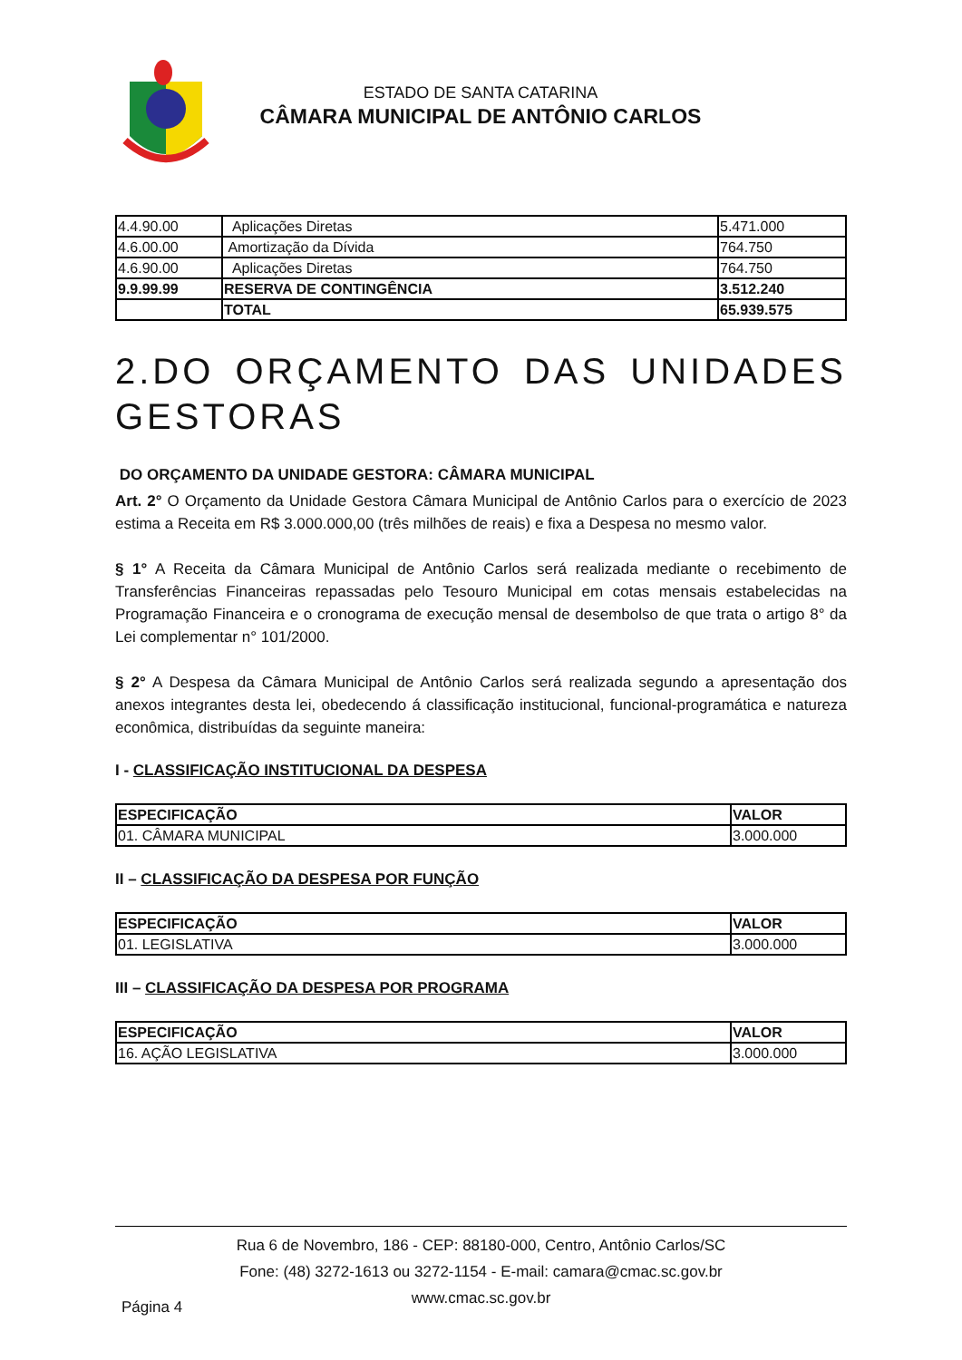ESTADO DE SANTA CATARINA
CÂMARA MUNICIPAL DE ANTÔNIO CARLOS
| 4.4.90.00 | Aplicações Diretas | 5.471.000 |
| 4.6.00.00 | Amortização da Dívida | 764.750 |
| 4.6.90.00 | Aplicações Diretas | 764.750 |
| 9.9.99.99 | RESERVA DE CONTINGÊNCIA | 3.512.240 |
| | TOTAL | 65.939.575 |
2.DO ORÇAMENTO DAS UNIDADES GESTORAS
DO ORÇAMENTO DA UNIDADE GESTORA: CÂMARA MUNICIPAL
Art. 2° O Orçamento da Unidade Gestora Câmara Municipal de Antônio Carlos para o exercício de 2023 estima a Receita em R$ 3.000.000,00 (três milhões de reais) e fixa a Despesa no mesmo valor.
§ 1° A Receita da Câmara Municipal de Antônio Carlos será realizada mediante o recebimento de Transferências Financeiras repassadas pelo Tesouro Municipal em cotas mensais estabelecidas na Programação Financeira e o cronograma de execução mensal de desembolso de que trata o artigo 8° da Lei complementar n° 101/2000.
§ 2° A Despesa da Câmara Municipal de Antônio Carlos será realizada segundo a apresentação dos anexos integrantes desta lei, obedecendo á classificação institucional, funcional-programática e natureza econômica, distribuídas da seguinte maneira:
I - CLASSIFICAÇÃO INSTITUCIONAL DA DESPESA
| ESPECIFICAÇÃO | VALOR |
| --- | --- |
| 01. CÂMARA MUNICIPAL | 3.000.000 |
II – CLASSIFICAÇÃO DA DESPESA POR FUNÇÃO
| ESPECIFICAÇÃO | VALOR |
| --- | --- |
| 01. LEGISLATIVA | 3.000.000 |
III – CLASSIFICAÇÃO DA DESPESA POR PROGRAMA
| ESPECIFICAÇÃO | VALOR |
| --- | --- |
| 16. AÇÃO LEGISLATIVA | 3.000.000 |
Rua 6 de Novembro, 186 - CEP: 88180-000, Centro, Antônio Carlos/SC
Fone: (48) 3272-1613 ou 3272-1154 - E-mail: camara@cmac.sc.gov.br
www.cmac.sc.gov.br
Página 4